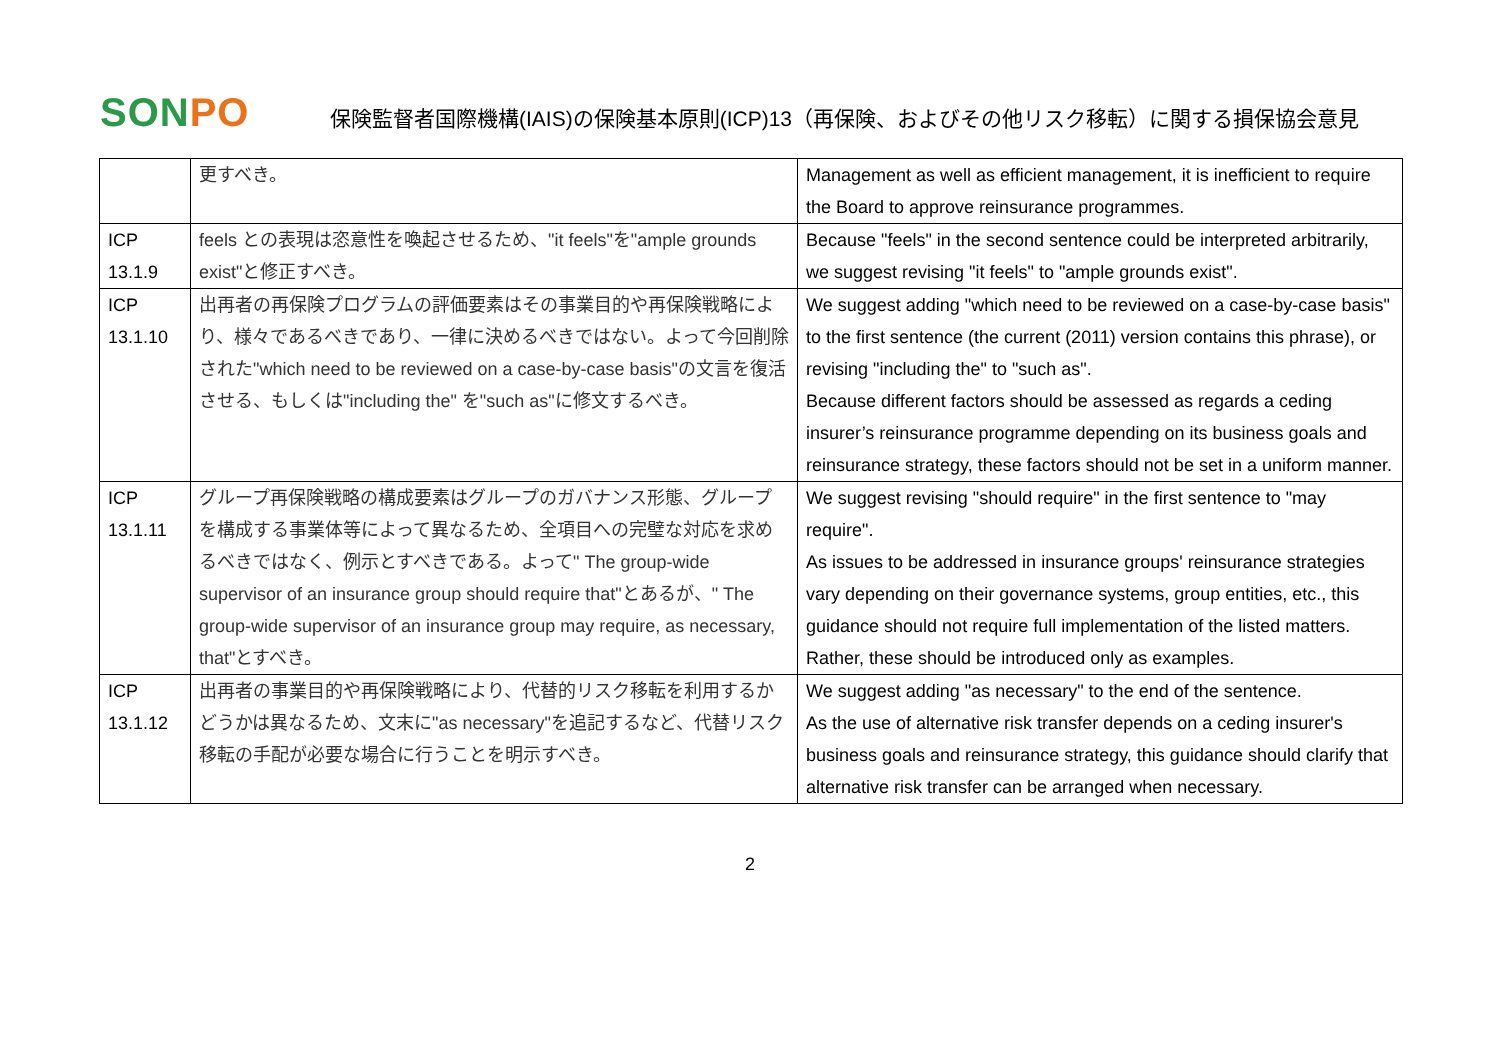SONPO
保険監督者国際機構(IAIS)の保険基本原則(ICP)13（再保険、およびその他リスク移転）に関する損保協会意見
| | 更すべき。 | Management as well as efficient management, it is inefficient to require the Board to approve reinsurance programmes. |
| ICP 13.1.9 | feels との表現は恣意性を喚起させるため、"it feels"を"ample grounds exist"と修正すべき。 | Because "feels" in the second sentence could be interpreted arbitrarily, we suggest revising "it feels" to "ample grounds exist". |
| ICP 13.1.10 | 出再者の再保険プログラムの評価要素はその事業目的や再保険戦略により、様々であるべきであり、一律に決めるべきではない。よって今回削除された"which need to be reviewed on a case-by-case basis"の文言を復活させる、もしくは"including the" を"such as"に修文するべき。 | We suggest adding "which need to be reviewed on a case-by-case basis" to the first sentence (the current (2011) version contains this phrase), or revising "including the" to "such as". Because different factors should be assessed as regards a ceding insurer’s reinsurance programme depending on its business goals and reinsurance strategy, these factors should not be set in a uniform manner. |
| ICP 13.1.11 | グループ再保険戦略の構成要素はグループのガバナンス形態、グループを構成する事業体等によって異なるため、全項目への完璧な対応を求めるべきではなく、例示とすべきである。よって" The group-wide supervisor of an insurance group should require that"とあるが、" The group-wide supervisor of an insurance group may require, as necessary, that"とすべき。 | We suggest revising "should require" in the first sentence to "may require". As issues to be addressed in insurance groups' reinsurance strategies vary depending on their governance systems, group entities, etc., this guidance should not require full implementation of the listed matters. Rather, these should be introduced only as examples. |
| ICP 13.1.12 | 出再者の事業目的や再保険戦略により、代替的リスク移転を利用するかどうかは異なるため、文末に"as necessary"を追記するなど、代替リスク移転の手配が必要な場合に行うことを明示すべき。 | We suggest adding "as necessary" to the end of the sentence. As the use of alternative risk transfer depends on a ceding insurer's business goals and reinsurance strategy, this guidance should clarify that alternative risk transfer can be arranged when necessary. |
2